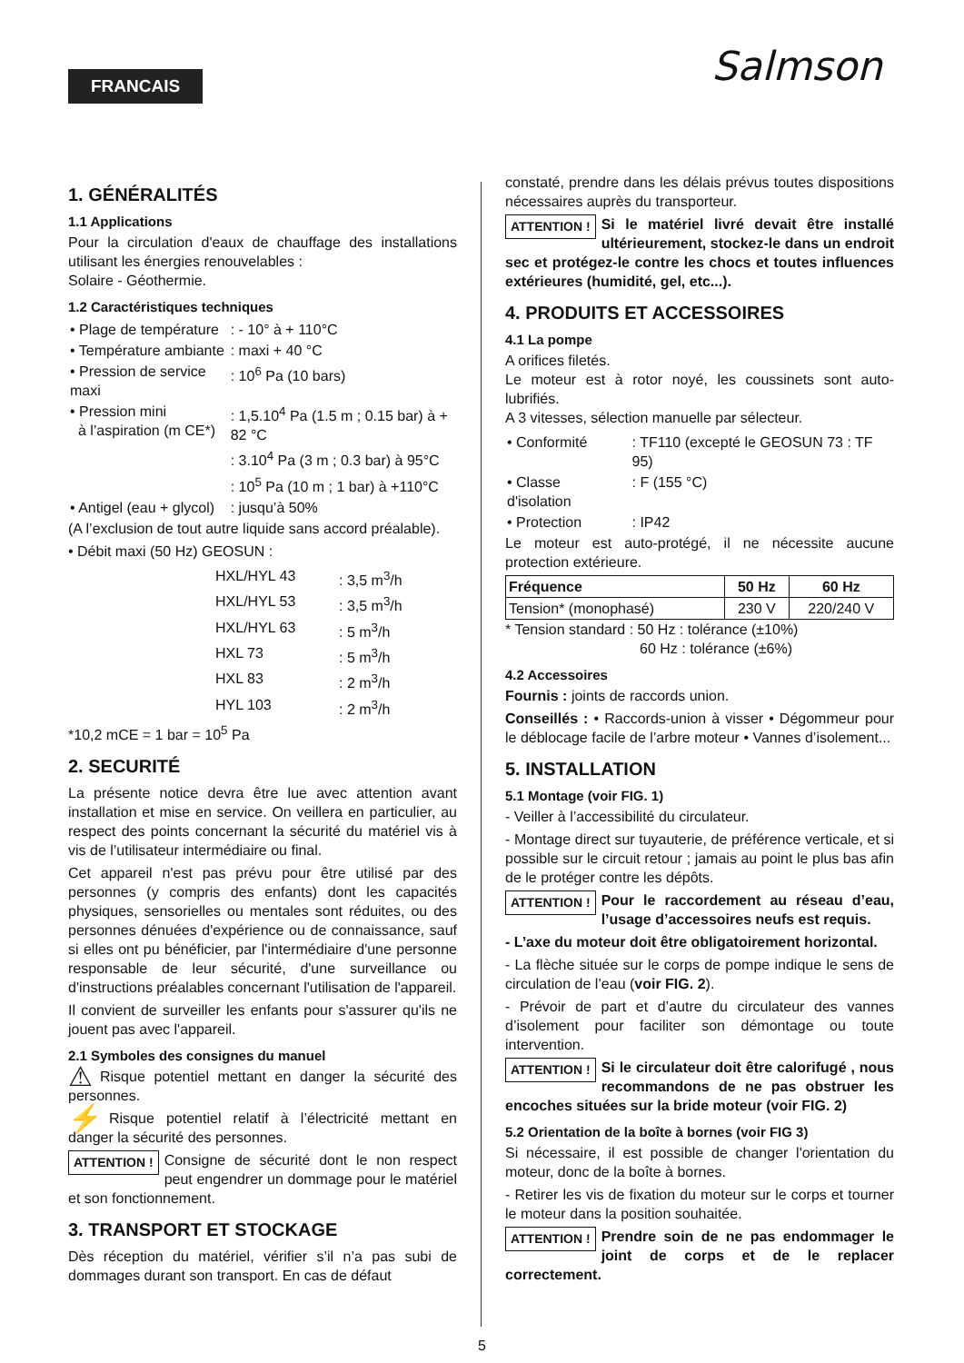FRANCAIS Salmson
1. GÉNÉRALITÉS
1.1 Applications
Pour la circulation d'eaux de chauffage des installations utilisant les énergies renouvelables :
Solaire - Géothermie.
1.2 Caractéristiques techniques
| • Plage de température | : - 10° à + 110°C |
| • Température ambiante | : maxi + 40 °C |
| • Pression de service maxi | : 10<sup>6</sup> Pa (10 bars) |
| • Pression mini à l’aspiration (m CE*) | : 1,5.10<sup>4</sup> Pa (1.5 m ; 0.15 bar) à + 82 °C |
| | : 3.10<sup>4</sup> Pa (3 m ; 0.3 bar) à 95°C |
| | : 10<sup>5</sup> Pa (10 m ; 1 bar) à +110°C |
| • Antigel (eau + glycol) | : jusqu’à 50% |
(A l’exclusion de tout autre liquide sans accord préalable).
• Débit maxi (50 Hz) GEOSUN :
| HXL/HYL 43 | : 3,5 m<sup>3</sup>/h |
| HXL/HYL 53 | : 3,5 m<sup>3</sup>/h |
| HXL/HYL 63 | : 5 m<sup>3</sup>/h |
| HXL 73 | : 5 m<sup>3</sup>/h |
| HXL 83 | : 2 m<sup>3</sup>/h |
| HYL 103 | : 2 m<sup>3</sup>/h |
*10,2 mCE = 1 bar = 10<sup>5</sup> Pa
2. SECURITÉ
La présente notice devra être lue avec attention avant installation et mise en service. On veillera en particulier, au respect des points concernant la sécurité du matériel vis à vis de l’utilisateur intermédiaire ou final.
Cet appareil n'est pas prévu pour être utilisé par des personnes (y compris des enfants) dont les capacités physiques, sensorielles ou mentales sont réduites, ou des personnes dénuées d'expérience ou de connaissance, sauf si elles ont pu bénéficier, par l'intermédiaire d'une personne responsable de leur sécurité, d'une surveillance ou d'instructions préalables concernant l'utilisation de l'appareil.
Il convient de surveiller les enfants pour s'assurer qu'ils ne jouent pas avec l'appareil.
2.1 Symboles des consignes du manuel
⚠ Risque potentiel mettant en danger la sécurité des personnes.
⚡ Risque potentiel relatif à l’électricité mettant en danger la sécurité des personnes.
ATTENTION ! Consigne de sécurité dont le non respect peut engendrer un dommage pour le matériel et son fonctionnement.
3. TRANSPORT ET STOCKAGE
Dès réception du matériel, vérifier s’il n’a pas subi de dommages durant son transport. En cas de défaut
constaté, prendre dans les délais prévus toutes dispositions nécessaires auprès du transporteur.
ATTENTION ! Si le matériel livré devait être installé ultérieurement, stockez-le dans un endroit sec et protégez-le contre les chocs et toutes influences extérieures (humidité, gel, etc...).
4. PRODUITS ET ACCESSOIRES
4.1 La pompe
A orifices filetés.
Le moteur est à rotor noyé, les coussinets sont auto-lubrifiés.
A 3 vitesses, sélection manuelle par sélecteur.
| • Conformité | : TF110 (excepté le GEOSUN 73 : TF 95) |
| • Classe d'isolation | : F (155 °C) |
| • Protection | : IP42 |
Le moteur est auto-protégé, il ne nécessite aucune protection extérieure.
| Fréquence | 50 Hz | 60 Hz |
| Tension* (monophasé) | 230 V | 220/240 V |
* Tension standard : 50 Hz : tolérance (±10%)
60 Hz : tolérance (±6%)
4.2 Accessoires
Fournis : joints de raccords union.
Conseillés : • Raccords-union à visser • Dégommeur pour le déblocage facile de l’arbre moteur • Vannes d’isolement...
5. INSTALLATION
5.1 Montage (voir FIG. 1)
- Veiller à l’accessibilité du circulateur.
- Montage direct sur tuyauterie, de préférence verticale, et si possible sur le circuit retour ; jamais au point le plus bas afin de le protéger contre les dépôts.
ATTENTION ! Pour le raccordement au réseau d’eau, l’usage d’accessoires neufs est requis.
- L’axe du moteur doit être obligatoirement horizontal.
- La flèche située sur le corps de pompe indique le sens de circulation de l’eau (voir FIG. 2).
- Prévoir de part et d’autre du circulateur des vannes d’isolement pour faciliter son démontage ou toute intervention.
ATTENTION ! Si le circulateur doit être calorifugé , nous recommandons de ne pas obstruer les encoches situées sur la bride moteur (voir FIG. 2)
5.2 Orientation de la boîte à bornes (voir FIG 3)
Si nécessaire, il est possible de changer l'orientation du moteur, donc de la boîte à bornes.
- Retirer les vis de fixation du moteur sur le corps et tourner le moteur dans la position souhaitée.
ATTENTION ! Prendre soin de ne pas endommager le joint de corps et de le replacer correctement.
5